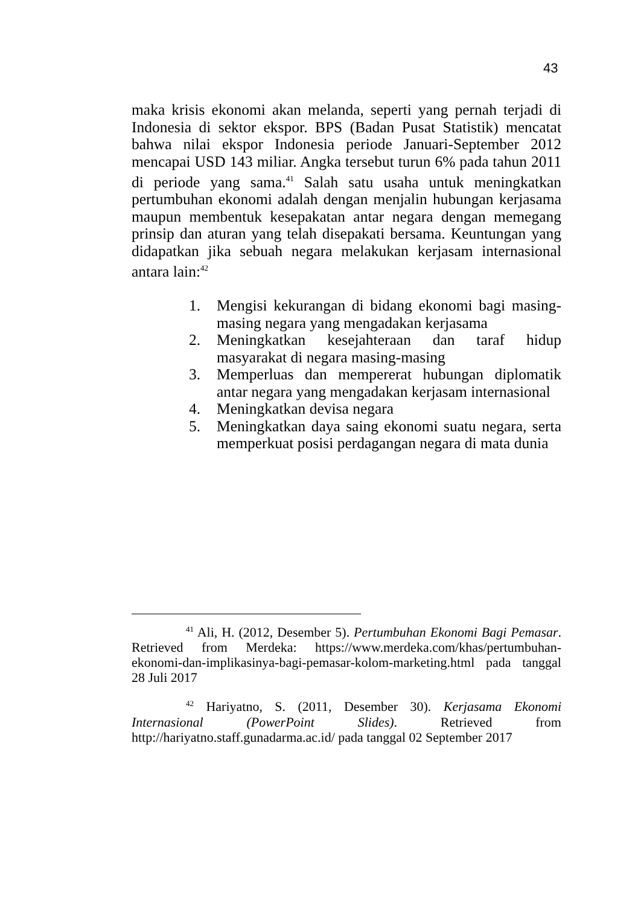43
maka krisis ekonomi akan melanda, seperti yang pernah terjadi di Indonesia di sektor ekspor. BPS (Badan Pusat Statistik) mencatat bahwa nilai ekspor Indonesia periode Januari-September 2012 mencapai USD 143 miliar. Angka tersebut turun 6% pada tahun 2011 di periode yang sama.<sup>41</sup> Salah satu usaha untuk meningkatkan pertumbuhan ekonomi adalah dengan menjalin hubungan kerjasama maupun membentuk kesepakatan antar negara dengan memegang prinsip dan aturan yang telah disepakati bersama. Keuntungan yang didapatkan jika sebuah negara melakukan kerjasam internasional antara lain:<sup>42</sup>
1. Mengisi kekurangan di bidang ekonomi bagi masing-masing negara yang mengadakan kerjasama
2. Meningkatkan kesejahteraan dan taraf hidup masyarakat di negara masing-masing
3. Memperluas dan mempererat hubungan diplomatik antar negara yang mengadakan kerjasam internasional
4. Meningkatkan devisa negara
5. Meningkatkan daya saing ekonomi suatu negara, serta memperkuat posisi perdagangan negara di mata dunia
<sup>41</sup> Ali, H. (2012, Desember 5). Pertumbuhan Ekonomi Bagi Pemasar. Retrieved from Merdeka: https://www.merdeka.com/khas/pertumbuhan-ekonomi-dan-implikasinya-bagi-pemasar-kolom-marketing.html pada tanggal 28 Juli 2017
<sup>42</sup> Hariyatno, S. (2011, Desember 30). Kerjasama Ekonomi Internasional (PowerPoint Slides). Retrieved from http://hariyatno.staff.gunadarma.ac.id/ pada tanggal 02 September 2017